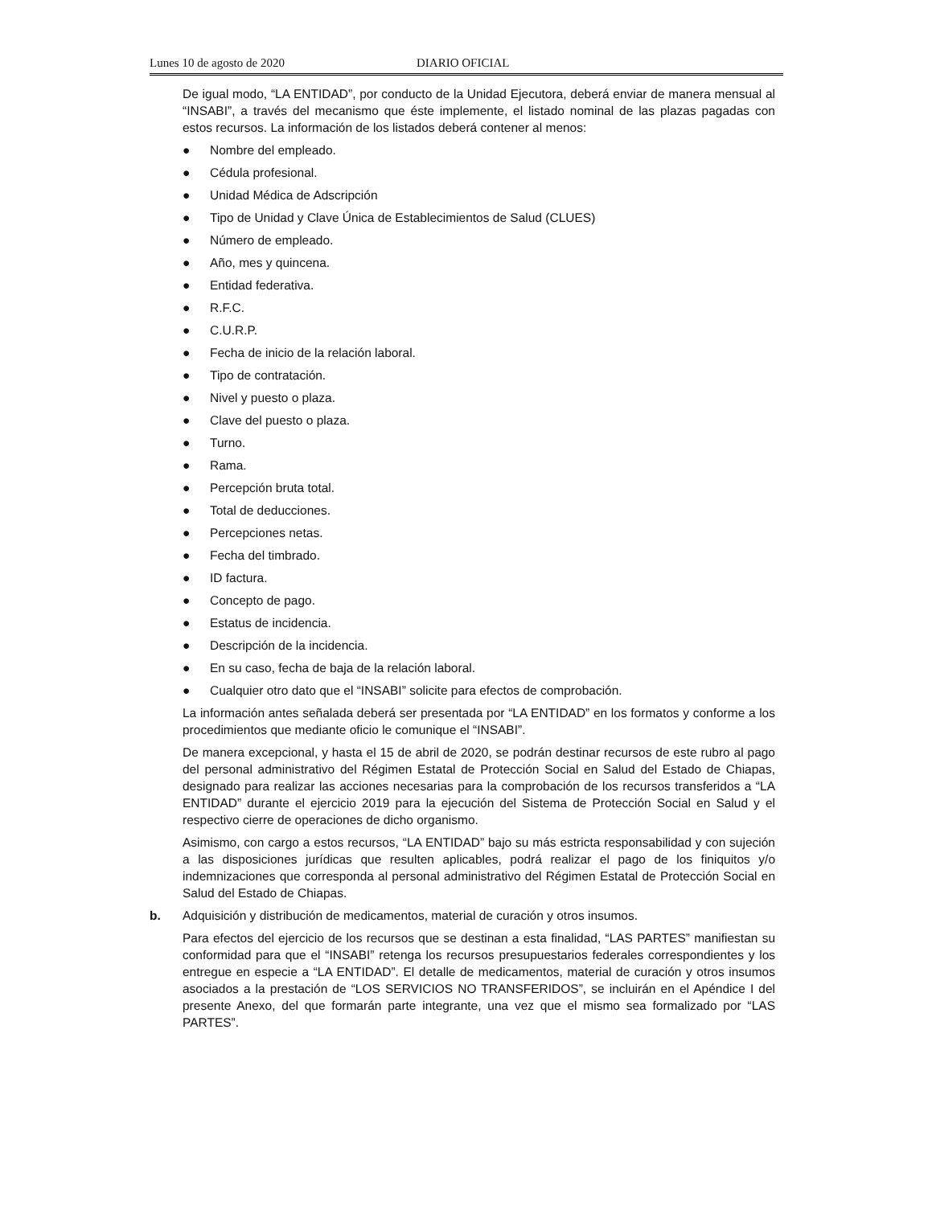Lunes 10 de agosto de 2020 DIARIO OFICIAL
De igual modo, “LA ENTIDAD”, por conducto de la Unidad Ejecutora, deberá enviar de manera mensual al “INSABI”, a través del mecanismo que éste implemente, el listado nominal de las plazas pagadas con estos recursos. La información de los listados deberá contener al menos:
● Nombre del empleado.
● Cédula profesional.
● Unidad Médica de Adscripción
● Tipo de Unidad y Clave Única de Establecimientos de Salud (CLUES)
● Número de empleado.
● Año, mes y quincena.
● Entidad federativa.
● R.F.C.
● C.U.R.P.
● Fecha de inicio de la relación laboral.
● Tipo de contratación.
● Nivel y puesto o plaza.
● Clave del puesto o plaza.
● Turno.
● Rama.
● Percepción bruta total.
● Total de deducciones.
● Percepciones netas.
● Fecha del timbrado.
● ID factura.
● Concepto de pago.
● Estatus de incidencia.
● Descripción de la incidencia.
● En su caso, fecha de baja de la relación laboral.
● Cualquier otro dato que el “INSABI” solicite para efectos de comprobación.
La información antes señalada deberá ser presentada por “LA ENTIDAD” en los formatos y conforme a los procedimientos que mediante oficio le comunique el “INSABI”.
De manera excepcional, y hasta el 15 de abril de 2020, se podrán destinar recursos de este rubro al pago del personal administrativo del Régimen Estatal de Protección Social en Salud del Estado de Chiapas, designado para realizar las acciones necesarias para la comprobación de los recursos transferidos a “LA ENTIDAD” durante el ejercicio 2019 para la ejecución del Sistema de Protección Social en Salud y el respectivo cierre de operaciones de dicho organismo.
Asimismo, con cargo a estos recursos, “LA ENTIDAD” bajo su más estricta responsabilidad y con sujeción a las disposiciones jurídicas que resulten aplicables, podrá realizar el pago de los finiquitos y/o indemnizaciones que corresponda al personal administrativo del Régimen Estatal de Protección Social en Salud del Estado de Chiapas.
b. Adquisición y distribución de medicamentos, material de curación y otros insumos.
Para efectos del ejercicio de los recursos que se destinan a esta finalidad, “LAS PARTES” manifiestan su conformidad para que el “INSABI” retenga los recursos presupuestarios federales correspondientes y los entregue en especie a “LA ENTIDAD”. El detalle de medicamentos, material de curación y otros insumos asociados a la prestación de “LOS SERVICIOS NO TRANSFERIDOS”, se incluirán en el Apéndice I del presente Anexo, del que formarán parte integrante, una vez que el mismo sea formalizado por “LAS PARTES”.